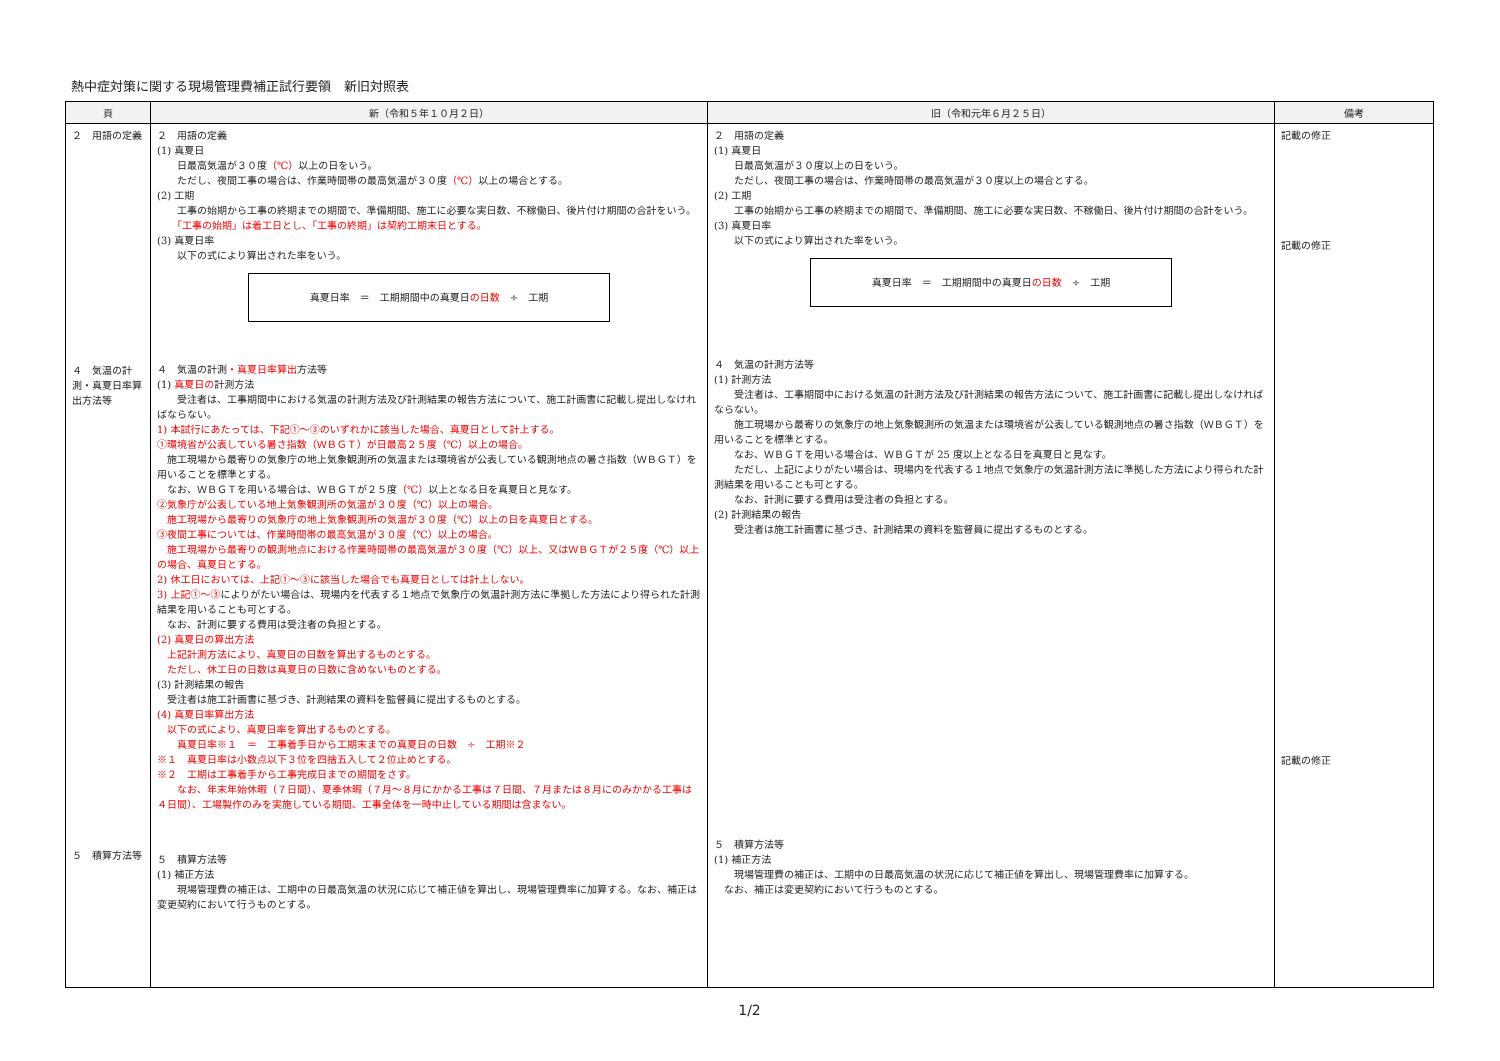熱中症対策に関する現場管理費補正試行要領　新旧対照表
| 頁 | 新（令和５年１０月２日） | 旧（令和元年６月２５日） | 備考 |
| --- | --- | --- | --- |
| ２ 用語の定義 ４ 気温の計測・真夏日率算出方法等 ５ 積算方法等 | ２ 用語の定義 (1) 真夏日 日最高気温が３０度 （℃） 以上の日をいう。 ただし、夜間工事の場合は、作業時間帯の最高気温が３０度 （℃） 以上の場合とする。 (2) 工期 工事の始期から工事の終期までの期間で、準備期間、施工に必要な実日数、不稼働日、後片付け期間の合計をいう。 「工事の始期」は着工日とし、「工事の終期」は契約工期末日とする。 (3) 真夏日率 以下の式により算出された率をいう。 真夏日率 ＝ 工期期間中の真夏日 の日数 ÷ 工期 ４ 気温の計測 ・真夏日率算出 方法等 (1) 真夏日の 計測方法 受注者は、工事期間中における気温の計測方法及び計測結果の報告方法について、施工計画書に記載し提出しなければならない。 1) 本試行にあたっては、下記①～③のいずれかに該当した場合、真夏日として計上する。 ①環境省が公表している暑さ指数（ＷＢＧＴ）が日最高２５度（℃）以上の場合。 施工現場から最寄りの気象庁の地上気象観測所の気温または環境省が公表している観測地点の暑さ指数（ＷＢＧＴ）を用いることを標準とする。 なお、ＷＢＧＴを用いる場合は、ＷＢＧＴが２５度 （℃） 以上となる日を真夏日と見なす。 ②気象庁が公表している地上気象観測所の気温が３０度（℃）以上の場合。 施工現場から最寄りの気象庁の地上気象観測所の気温が３０度（℃）以上の日を真夏日とする。 ③夜間工事については、作業時間帯の最高気温が３０度（℃）以上の場合。 施工現場から最寄りの観測地点における作業時間帯の最高気温が３０度（℃）以上、又はＷＢＧＴが２５度（℃）以上の場合、真夏日とする。 2) 休工日においては、上記①～③に該当した場合でも真夏日としては計上しない。 3) 上記①～③ によりがたい場合は、現場内を代表する１地点で気象庁の気温計測方法に準拠した方法により得られた計測結果を用いることも可とする。 なお、計測に要する費用は受注者の負担とする。 (2) 真夏日の算出方法 上記計測方法により、真夏日の日数を算出するものとする。 ただし、休工日の日数は真夏日の日数に含めないものとする。 (3) 計測結果の報告 受注者は施工計画書に基づき、計測結果の資料を監督員に提出するものとする。 (4) 真夏日率算出方法 以下の式により、真夏日率を算出するものとする。 真夏日率※１ ＝ 工事着手日から工期末までの真夏日の日数 ÷ 工期※２ ※１ 真夏日率は小数点以下３位を四捨五入して２位止めとする。 ※２ 工期は工事着手から工事完成日までの期間をさす。 なお、年末年始休暇（７日間）、夏季休暇（７月～８月にかかる工事は７日間、７月または８月にのみかかる工事は４日間）、工場製作のみを実施している期間、工事全体を一時中止している期間は含まない。 ５ 積算方法等 (1) 補正方法 現場管理費の補正は、工期中の日最高気温の状況に応じて補正値を算出し、現場管理費率に加算する。なお、補正は変更契約において行うものとする。 | ２ 用語の定義 (1) 真夏日 日最高気温が３０度以上の日をいう。 ただし、夜間工事の場合は、作業時間帯の最高気温が３０度以上の場合とする。 (2) 工期 工事の始期から工事の終期までの期間で、準備期間、施工に必要な実日数、不稼働日、後片付け期間の合計をいう。 (3) 真夏日率 以下の式により算出された率をいう。 真夏日率 ＝ 工期期間中の真夏日 の日数 ÷ 工期 ４ 気温の計測方法等 (1) 計測方法 受注者は、工事期間中における気温の計測方法及び計測結果の報告方法について、施工計画書に記載し提出しなければならない。 施工現場から最寄りの気象庁の地上気象観測所の気温または環境省が公表している観測地点の暑さ指数（ＷＢＧＴ）を用いることを標準とする。 なお、ＷＢＧＴを用いる場合は、ＷＢＧＴが 25 度以上となる日を真夏日と見なす。 ただし、上記によりがたい場合は、現場内を代表する１地点で気象庁の気温計測方法に準拠した方法により得られた計測結果を用いることも可とする。 なお、計測に要する費用は受注者の負担とする。 (2) 計測結果の報告 受注者は施工計画書に基づき、計測結果の資料を監督員に提出するものとする。 ５ 積算方法等 (1) 補正方法 現場管理費の補正は、工期中の日最高気温の状況に応じて補正値を算出し、現場管理費率に加算する。 なお、補正は変更契約において行うものとする。 | 記載の修正 記載の修正 記載の修正 |
1/2